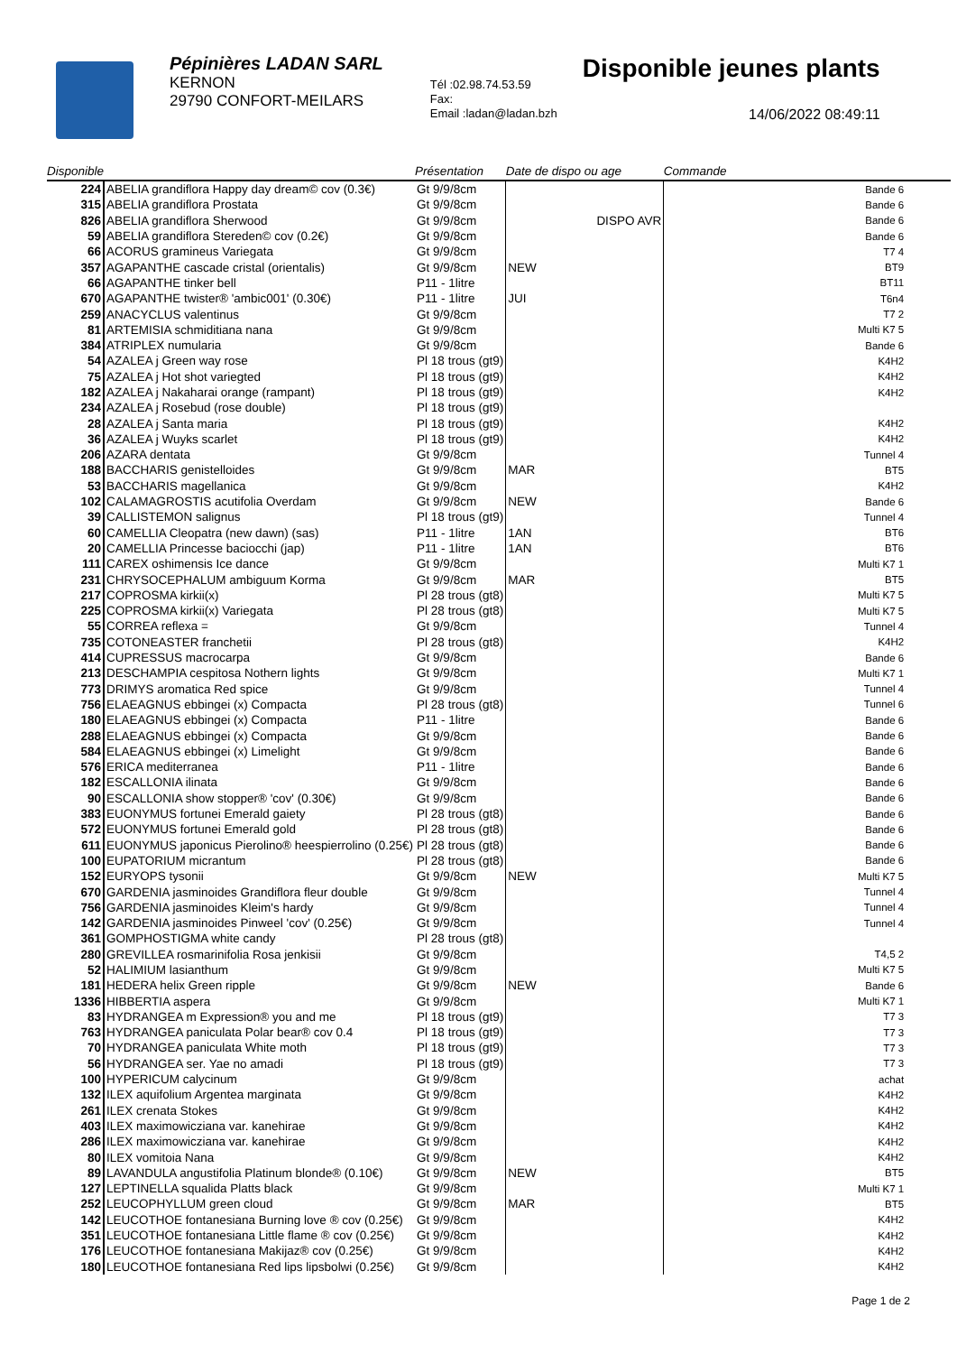Pépinières LADAN SARL
KERNON
29790 CONFORT-MEILARS
Tél :02.98.74.53.59
Fax:
Email :ladan@ladan.bzh
Disponible jeunes plants
14/06/2022 08:49:11
| Disponible | | Présentation | Date de dispo ou age | Commande | |
| --- | --- | --- | --- | --- | --- |
| 224 | ABELIA grandiflora Happy day dream© cov (0.3€) | Gt 9/9/8cm | | | Bande 6 |
| 315 | ABELIA grandiflora Prostata | Gt 9/9/8cm | | | Bande 6 |
| 826 | ABELIA grandiflora Sherwood | Gt 9/9/8cm | DISPO AVR | | Bande 6 |
| 59 | ABELIA grandiflora Stereden© cov (0.2€) | Gt 9/9/8cm | | | Bande 6 |
| 66 | ACORUS gramineus Variegata | Gt 9/9/8cm | | | T7 4 |
| 357 | AGAPANTHE cascade cristal (orientalis) | Gt 9/9/8cm | NEW | | BT9 |
| 66 | AGAPANTHE tinker bell | P11 - 1litre | | | BT11 |
| 670 | AGAPANTHE twister® 'ambic001' (0.30€) | P11 - 1litre | JUI | | T6n4 |
| 259 | ANACYCLUS valentinus | Gt 9/9/8cm | | | T7 2 |
| 81 | ARTEMISIA schmiditiana nana | Gt 9/9/8cm | | | Multi K7 5 |
| 384 | ATRIPLEX numularia | Gt 9/9/8cm | | | Bande 6 |
| 54 | AZALEA j Green way rose | Pl 18 trous (gt9) | | | K4H2 |
| 75 | AZALEA j Hot shot variegted | Pl 18 trous (gt9) | | | K4H2 |
| 182 | AZALEA j Nakaharai orange (rampant) | Pl 18 trous (gt9) | | | K4H2 |
| 234 | AZALEA j Rosebud (rose double) | Pl 18 trous (gt9) | | | |
| 28 | AZALEA j Santa maria | Pl 18 trous (gt9) | | | K4H2 |
| 36 | AZALEA j Wuyks scarlet | Pl 18 trous (gt9) | | | K4H2 |
| 206 | AZARA dentata | Gt 9/9/8cm | | | Tunnel 4 |
| 188 | BACCHARIS genistelloides | Gt 9/9/8cm | MAR | | BT5 |
| 53 | BACCHARIS magellanica | Gt 9/9/8cm | | | K4H2 |
| 102 | CALAMAGROSTIS acutifolia Overdam | Gt 9/9/8cm | NEW | | Bande 6 |
| 39 | CALLISTEMON salignus | Pl 18 trous (gt9) | | | Tunnel 4 |
| 60 | CAMELLIA Cleopatra (new dawn) (sas) | P11 - 1litre | 1AN | | BT6 |
| 20 | CAMELLIA Princesse baciocchi (jap) | P11 - 1litre | 1AN | | BT6 |
| 111 | CAREX oshimensis Ice dance | Gt 9/9/8cm | | | Multi K7 1 |
| 231 | CHRYSOCEPHALUM ambiguum Korma | Gt 9/9/8cm | MAR | | BT5 |
| 217 | COPROSMA kirkii(x) | Pl 28 trous (gt8) | | | Multi K7 5 |
| 225 | COPROSMA kirkii(x) Variegata | Pl 28 trous (gt8) | | | Multi K7 5 |
| 55 | CORREA reflexa = | Gt 9/9/8cm | | | Tunnel 4 |
| 735 | COTONEASTER franchetii | Pl 28 trous (gt8) | | | K4H2 |
| 414 | CUPRESSUS macrocarpa | Gt 9/9/8cm | | | Bande 6 |
| 213 | DESCHAMPIA cespitosa Nothern lights | Gt 9/9/8cm | | | Multi K7 1 |
| 773 | DRIMYS aromatica Red spice | Gt 9/9/8cm | | | Tunnel 4 |
| 756 | ELAEAGNUS ebbingei (x) Compacta | Pl 28 trous (gt8) | | | Tunnel 6 |
| 180 | ELAEAGNUS ebbingei (x) Compacta | P11 - 1litre | | | Bande 6 |
| 288 | ELAEAGNUS ebbingei (x) Compacta | Gt 9/9/8cm | | | Bande 6 |
| 584 | ELAEAGNUS ebbingei (x) Limelight | Gt 9/9/8cm | | | Bande 6 |
| 576 | ERICA mediterranea | P11 - 1litre | | | Bande 6 |
| 182 | ESCALLONIA ilinata | Gt 9/9/8cm | | | Bande 6 |
| 90 | ESCALLONIA show stopper® 'cov' (0.30€) | Gt 9/9/8cm | | | Bande 6 |
| 383 | EUONYMUS fortunei Emerald gaiety | Pl 28 trous (gt8) | | | Bande 6 |
| 572 | EUONYMUS fortunei Emerald gold | Pl 28 trous (gt8) | | | Bande 6 |
| 611 | EUONYMUS japonicus Pierolino® heespierrolino (0.25€) | Pl 28 trous (gt8) | | | Bande 6 |
| 100 | EUPATORIUM micrantum | Pl 28 trous (gt8) | | | Bande 6 |
| 152 | EURYOPS tysonii | Gt 9/9/8cm | NEW | | Multi K7 5 |
| 670 | GARDENIA jasminoides Grandiflora fleur double | Gt 9/9/8cm | | | Tunnel 4 |
| 756 | GARDENIA jasminoides Kleim's hardy | Gt 9/9/8cm | | | Tunnel 4 |
| 142 | GARDENIA jasminoides Pinweel 'cov' (0.25€) | Gt 9/9/8cm | | | Tunnel 4 |
| 361 | GOMPHOSTIGMA white candy | Pl 28 trous (gt8) | | | |
| 280 | GREVILLEA rosmarinifolia Rosa jenkisii | Gt 9/9/8cm | | | T4,5 2 |
| 52 | HALIMIUM lasianthum | Gt 9/9/8cm | | | Multi K7 5 |
| 181 | HEDERA helix Green ripple | Gt 9/9/8cm | NEW | | Bande 6 |
| 1336 | HIBBERTIA aspera | Gt 9/9/8cm | | | Multi K7 1 |
| 83 | HYDRANGEA m Expression® you and me | Pl 18 trous (gt9) | | | T7 3 |
| 763 | HYDRANGEA paniculata Polar bear® cov 0.4 | Pl 18 trous (gt9) | | | T7 3 |
| 70 | HYDRANGEA paniculata White moth | Pl 18 trous (gt9) | | | T7 3 |
| 56 | HYDRANGEA ser. Yae no amadi | Pl 18 trous (gt9) | | | T7 3 |
| 100 | HYPERICUM calycinum | Gt 9/9/8cm | | | achat |
| 132 | ILEX aquifolium Argentea marginata | Gt 9/9/8cm | | | K4H2 |
| 261 | ILEX crenata Stokes | Gt 9/9/8cm | | | K4H2 |
| 403 | ILEX maximowicziana var. kanehirae | Gt 9/9/8cm | | | K4H2 |
| 286 | ILEX maximowicziana var. kanehirae | Gt 9/9/8cm | | | K4H2 |
| 80 | ILEX vomitoia Nana | Gt 9/9/8cm | | | K4H2 |
| 89 | LAVANDULA angustifolia Platinum blonde® (0.10€) | Gt 9/9/8cm | NEW | | BT5 |
| 127 | LEPTINELLA squalida Platts black | Gt 9/9/8cm | | | Multi K7 1 |
| 252 | LEUCOPHYLLUM green cloud | Gt 9/9/8cm | MAR | | BT5 |
| 142 | LEUCOTHOE fontanesiana Burning love ® cov (0.25€) | Gt 9/9/8cm | | | K4H2 |
| 351 | LEUCOTHOE fontanesiana Little flame ® cov (0.25€) | Gt 9/9/8cm | | | K4H2 |
| 176 | LEUCOTHOE fontanesiana Makijaz® cov (0.25€) | Gt 9/9/8cm | | | K4H2 |
| 180 | LEUCOTHOE fontanesiana Red lips lipsbolwi (0.25€) | Gt 9/9/8cm | | | K4H2 |
Page 1 de 2